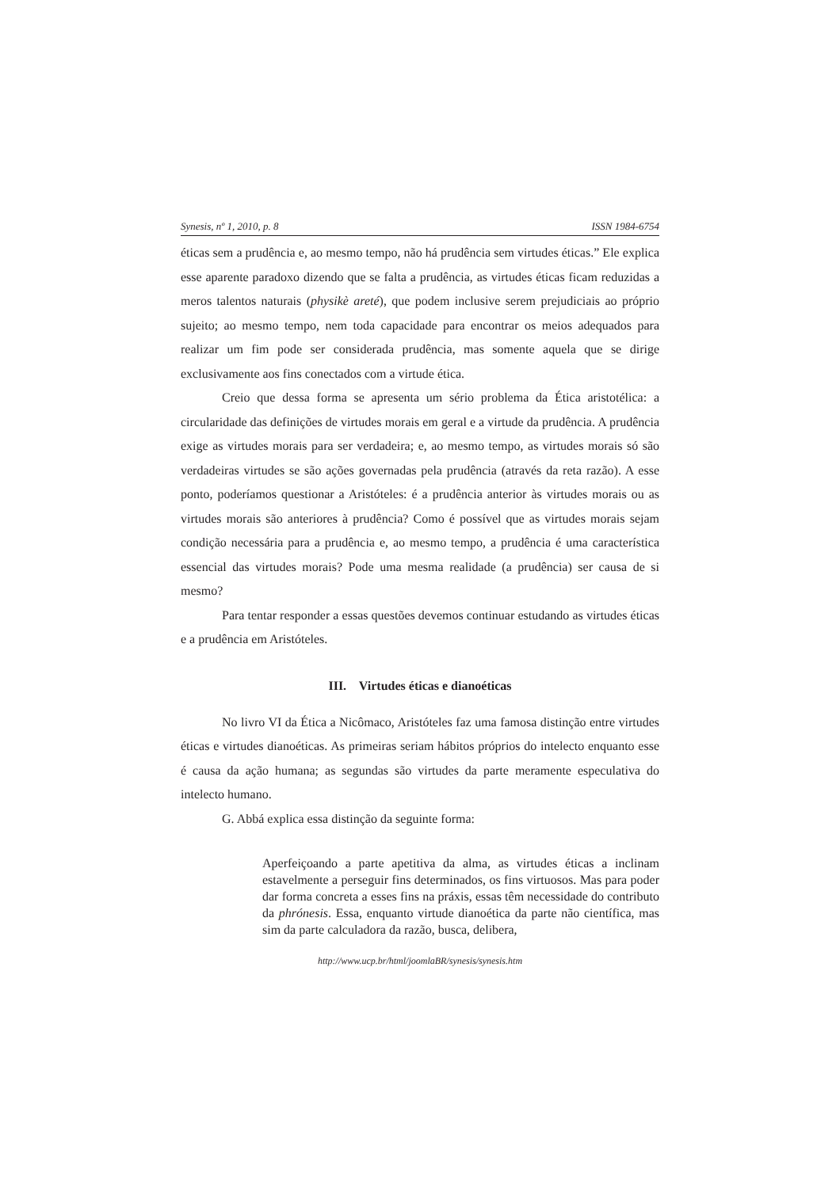Synesis, nº 1, 2010, p. 8 ISSN 1984-6754
éticas sem a prudência e, ao mesmo tempo, não há prudência sem virtudes éticas.” Ele explica esse aparente paradoxo dizendo que se falta a prudência, as virtudes éticas ficam reduzidas a meros talentos naturais (physikè areté), que podem inclusive serem prejudiciais ao próprio sujeito; ao mesmo tempo, nem toda capacidade para encontrar os meios adequados para realizar um fim pode ser considerada prudência, mas somente aquela que se dirige exclusivamente aos fins conectados com a virtude ética.
Creio que dessa forma se apresenta um sério problema da Ética aristotélica: a circularidade das definições de virtudes morais em geral e a virtude da prudência. A prudência exige as virtudes morais para ser verdadeira; e, ao mesmo tempo, as virtudes morais só são verdadeiras virtudes se são ações governadas pela prudência (através da reta razão). A esse ponto, poderíamos questionar a Aristóteles: é a prudência anterior às virtudes morais ou as virtudes morais são anteriores à prudência? Como é possível que as virtudes morais sejam condição necessária para a prudência e, ao mesmo tempo, a prudência é uma característica essencial das virtudes morais? Pode uma mesma realidade (a prudência) ser causa de si mesmo?
Para tentar responder a essas questões devemos continuar estudando as virtudes éticas e a prudência em Aristóteles.
III. Virtudes éticas e dianoéticas
No livro VI da Ética a Nicômaco, Aristóteles faz uma famosa distinção entre virtudes éticas e virtudes dianoéticas. As primeiras seriam hábitos próprios do intelecto enquanto esse é causa da ação humana; as segundas são virtudes da parte meramente especulativa do intelecto humano.
G. Abbá explica essa distinção da seguinte forma:
Aperfeiçoando a parte apetitiva da alma, as virtudes éticas a inclinam estavelmente a perseguir fins determinados, os fins virtuosos. Mas para poder dar forma concreta a esses fins na práxis, essas têm necessidade do contributo da phrónesis. Essa, enquanto virtude dianoética da parte não científica, mas sim da parte calculadora da razão, busca, delibera,
http://www.ucp.br/html/joomlaBR/synesis/synesis.htm